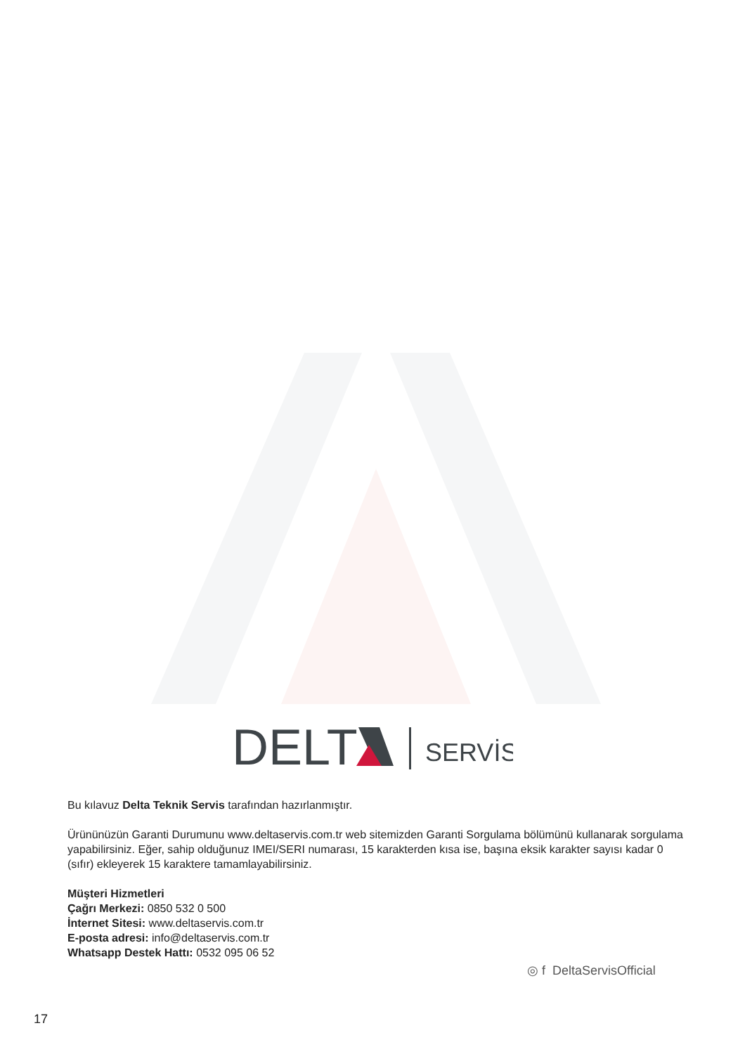DELT
SERVİS
Bu kılavuz Delta Teknik Servis tarafından hazırlanmıştır.
Ürününüzün Garanti Durumunu www.deltaservis.com.tr web sitemizden Garanti Sorgulama bölümünü kullanarak sorgulama yapabilirsiniz. Eğer, sahip olduğunuz IMEI/SERI numarası, 15 karakterden kısa ise, başına eksik karakter sayısı kadar 0 (sıfır) ekleyerek 15 karaktere tamamlayabilirsiniz.
Müşteri Hizmetleri
Çağrı Merkezi: 0850 532 0 500
İnternet Sitesi: www.deltaservis.com.tr
E-posta adresi: info@deltaservis.com.tr
Whatsapp Destek Hattı: 0532 095 06 52
◎ f DeltaServisOfficial
17